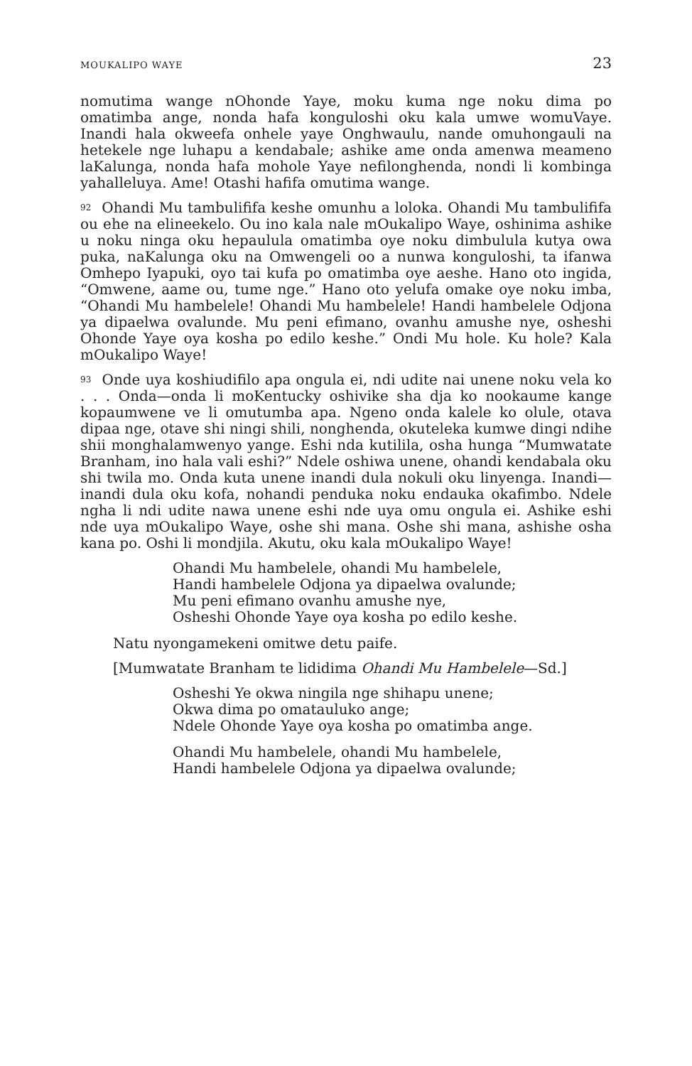MOUKALIPO WAYE 23
nomutima wange nOhonde Yaye, moku kuma nge noku dima po omatimba ange, nonda hafa konguloshi oku kala umwe womuVaye. Inandi hala okweefa onhele yaye Onghwaulu, nande omuhongauli na hetekele nge luhapu a kendabale; ashike ame onda amenwa meameno laKalunga, nonda hafa mohole Yaye nefilonghenda, nondi li kombinga yahalleluya. Ame! Otashi hafifa omutima wange.
92 Ohandi Mu tambulififa keshe omunhu a loloka. Ohandi Mu tambulififa ou ehe na elineekelo. Ou ino kala nale mOukalipo Waye, oshinima ashike u noku ninga oku hepaulula omatimba oye noku dimbulula kutya owa puka, naKalunga oku na Omwengeli oo a nunwa konguloshi, ta ifanwa Omhepo Iyapuki, oyo tai kufa po omatimba oye aeshe. Hano oto ingida, “Omwene, aame ou, tume nge.” Hano oto yelufa omake oye noku imba, “Ohandi Mu hambelele! Ohandi Mu hambelele! Handi hambelele Odjona ya dipaelwa ovalunde. Mu peni efimano, ovanhu amushe nye, osheshi Ohonde Yaye oya kosha po edilo keshe.” Ondi Mu hole. Ku hole? Kala mOukalipo Waye!
93 Onde uya koshiudifilo apa ongula ei, ndi udite nai unene noku vela ko . . . Onda—onda li moKentucky oshivike sha dja ko nookaume kange kopaumwene ve li omutumba apa. Ngeno onda kalele ko olule, otava dipaa nge, otave shi ningi shili, nonghenda, okuteleka kumwe dingi ndihe shii monghalamwenyo yange. Eshi nda kutilila, osha hunga “Mumwatate Branham, ino hala vali eshi?” Ndele oshiwa unene, ohandi kendabala oku shi twila mo. Onda kuta unene inandi dula nokuli oku linyenga. Inandi—inandi dula oku kofa, nohandi penduka noku endauka okafimbo. Ndele ngha li ndi udite nawa unene eshi nde uya omu ongula ei. Ashike eshi nde uya mOukalipo Waye, oshe shi mana. Oshe shi mana, ashishe osha kana po. Oshi li mondjila. Akutu, oku kala mOukalipo Waye!
Ohandi Mu hambelele, ohandi Mu hambelele,
Handi hambelele Odjona ya dipaelwa ovalunde;
Mu peni efimano ovanhu amushe nye,
Osheshi Ohonde Yaye oya kosha po edilo keshe.
Natu nyongamekeni omitwe detu paife.
[Mumwatate Branham te lididima Ohandi Mu Hambelele—Sd.]
Osheshi Ye okwa ningila nge shihapu unene;
Okwa dima po omatauluko ange;
Ndele Ohonde Yaye oya kosha po omatimba ange.
Ohandi Mu hambelele, ohandi Mu hambelele,
Handi hambelele Odjona ya dipaelwa ovalunde;